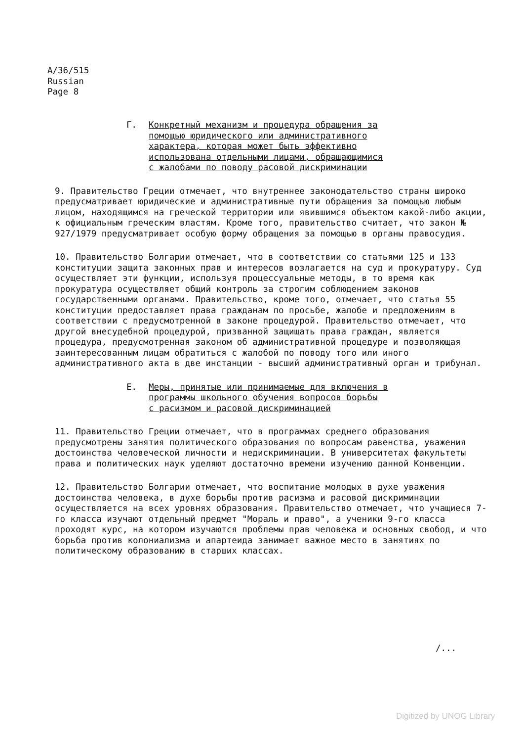A/36/515
Russian
Page 8
Г. Конкретный механизм и процедура обращения за
помощью юридического или административного
характера, которая может быть эффективно
использована отдельными лицами, обращающимися
с жалобами по поводу расовой дискриминации
9. Правительство Греции отмечает, что внутреннее законодательство страны широко предусматривает юридические и административные пути обращения за помощью любым лицом, находящимся на греческой территории или явившимся объектом какой-либо акции, к официальным греческим властям. Кроме того, правительство считает, что закон № 927/1979 предусматривает особую форму обращения за помощью в органы правосудия.
10. Правительство Болгарии отмечает, что в соответствии со статьями 125 и 133 конституции защита законных прав и интересов возлагается на суд и прокуратуру. Суд осуществляет эти функции, используя процессуальные методы, в то время как прокуратура осуществляет общий контроль за строгим соблюдением законов государственными органами. Правительство, кроме того, отмечает, что статья 55 конституции предоставляет права гражданам по просьбе, жалобе и предложениям в соответствии с предусмотренной в законе процедурой. Правительство отмечает, что другой внесудебной процедурой, призванной защищать права граждан, является процедура, предусмотренная законом об административной процедуре и позволяющая заинтересованным лицам обратиться с жалобой по поводу того или иного административного акта в две инстанции - высший административный орган и трибунал.
Е. Меры, принятые или принимаемые для включения в
программы школьного обучения вопросов борьбы
с расизмом и расовой дискриминацией
11. Правительство Греции отмечает, что в программах среднего образования предусмотрены занятия политического образования по вопросам равенства, уважения достоинства человеческой личности и недискриминации. В университетах факультеты права и политических наук уделяют достаточно времени изучению данной Конвенции.
12. Правительство Болгарии отмечает, что воспитание молодых в духе уважения достоинства человека, в духе борьбы против расизма и расовой дискриминации осуществляется на всех уровнях образования. Правительство отмечает, что учащиеся 7-го класса изучают отдельный предмет "Мораль и право", а ученики 9-го класса проходят курс, на котором изучаются проблемы прав человека и основных свобод, и что борьба против колониализма и апартеида занимает важное место в занятиях по политическому образованию в старших классах.
/...
Digitized by UNOG Library